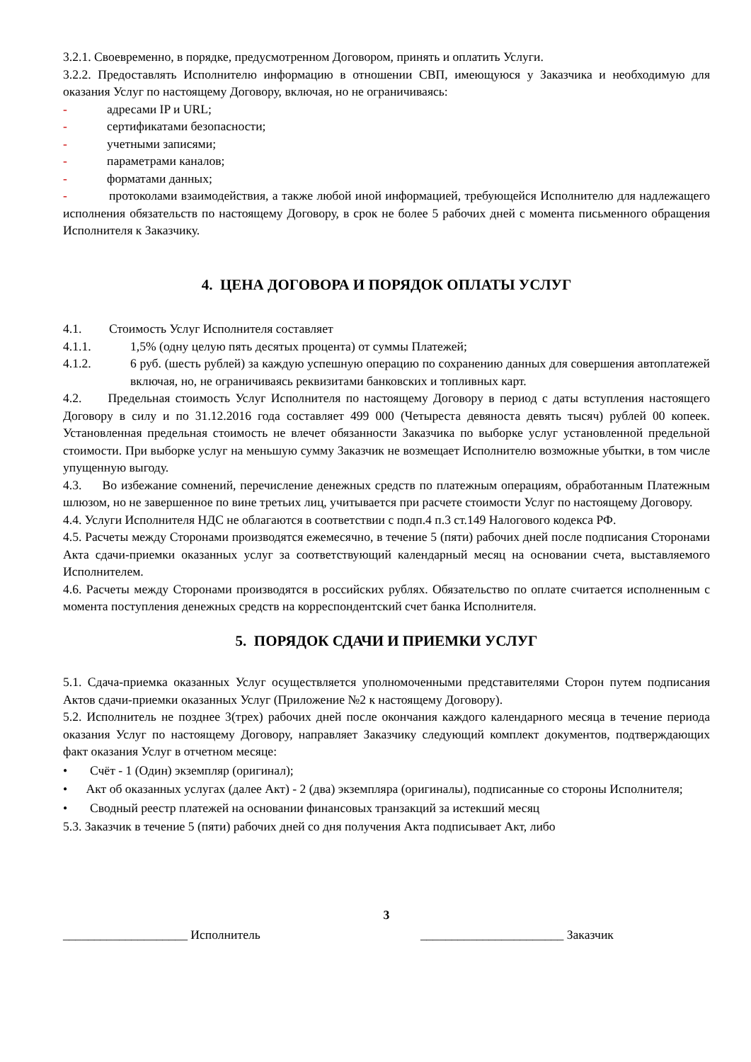3.2.1. Своевременно, в порядке, предусмотренном Договором, принять и оплатить Услуги.
3.2.2. Предоставлять Исполнителю информацию в отношении СВП, имеющуюся у Заказчика и необходимую для оказания Услуг по настоящему Договору, включая, но не ограничиваясь:
- адресами IP и URL;
- сертификатами безопасности;
- учетными записями;
- параметрами каналов;
- форматами данных;
- протоколами взаимодействия, а также любой иной информацией, требующейся Исполнителю для надлежащего исполнения обязательств по настоящему Договору, в срок не более 5 рабочих дней с момента письменного обращения Исполнителя к Заказчику.
4. ЦЕНА ДОГОВОРА И ПОРЯДОК ОПЛАТЫ УСЛУГ
4.1. Стоимость Услуг Исполнителя составляет
4.1.1. 1,5% (одну целую пять десятых процента) от суммы Платежей;
4.1.2. 6 руб. (шесть рублей) за каждую успешную операцию по сохранению данных для совершения автоплатежей включая, но, не ограничиваясь реквизитами банковских и топливных карт.
4.2. Предельная стоимость Услуг Исполнителя по настоящему Договору в период с даты вступления настоящего Договору в силу и по 31.12.2016 года составляет 499 000 (Четыреста девяноста девять тысяч) рублей 00 копеек. Установленная предельная стоимость не влечет обязанности Заказчика по выборке услуг установленной предельной стоимости. При выборке услуг на меньшую сумму Заказчик не возмещает Исполнителю возможные убытки, в том числе упущенную выгоду.
4.3. Во избежание сомнений, перечисление денежных средств по платежным операциям, обработанным Платежным шлюзом, но не завершенное по вине третьих лиц, учитывается при расчете стоимости Услуг по настоящему Договору.
4.4. Услуги Исполнителя НДС не облагаются в соответствии с подп.4 п.3 ст.149 Налогового кодекса РФ.
4.5. Расчеты между Сторонами производятся ежемесячно, в течение 5 (пяти) рабочих дней после подписания Сторонами Акта сдачи-приемки оказанных услуг за соответствующий календарный месяц на основании счета, выставляемого Исполнителем.
4.6. Расчеты между Сторонами производятся в российских рублях. Обязательство по оплате считается исполненным с момента поступления денежных средств на корреспондентский счет банка Исполнителя.
5. ПОРЯДОК СДАЧИ И ПРИЕМКИ УСЛУГ
5.1. Сдача-приемка оказанных Услуг осуществляется уполномоченными представителями Сторон путем подписания Актов сдачи-приемки оказанных Услуг (Приложение №2 к настоящему Договору).
5.2. Исполнитель не позднее 3(трех) рабочих дней после окончания каждого календарного месяца в течение периода оказания Услуг по настоящему Договору, направляет Заказчику следующий комплект документов, подтверждающих факт оказания Услуг в отчетном месяце:
• Счёт - 1 (Один) экземпляр (оригинал);
• Акт об оказанных услугах (далее Акт) - 2 (два) экземпляра (оригиналы), подписанные со стороны Исполнителя;
• Сводный реестр платежей на основании финансовых транзакций за истекший месяц
5.3. Заказчик в течение 5 (пяти) рабочих дней со дня получения Акта подписывает Акт, либо
3
____________________ Исполнитель _______________________ Заказчик